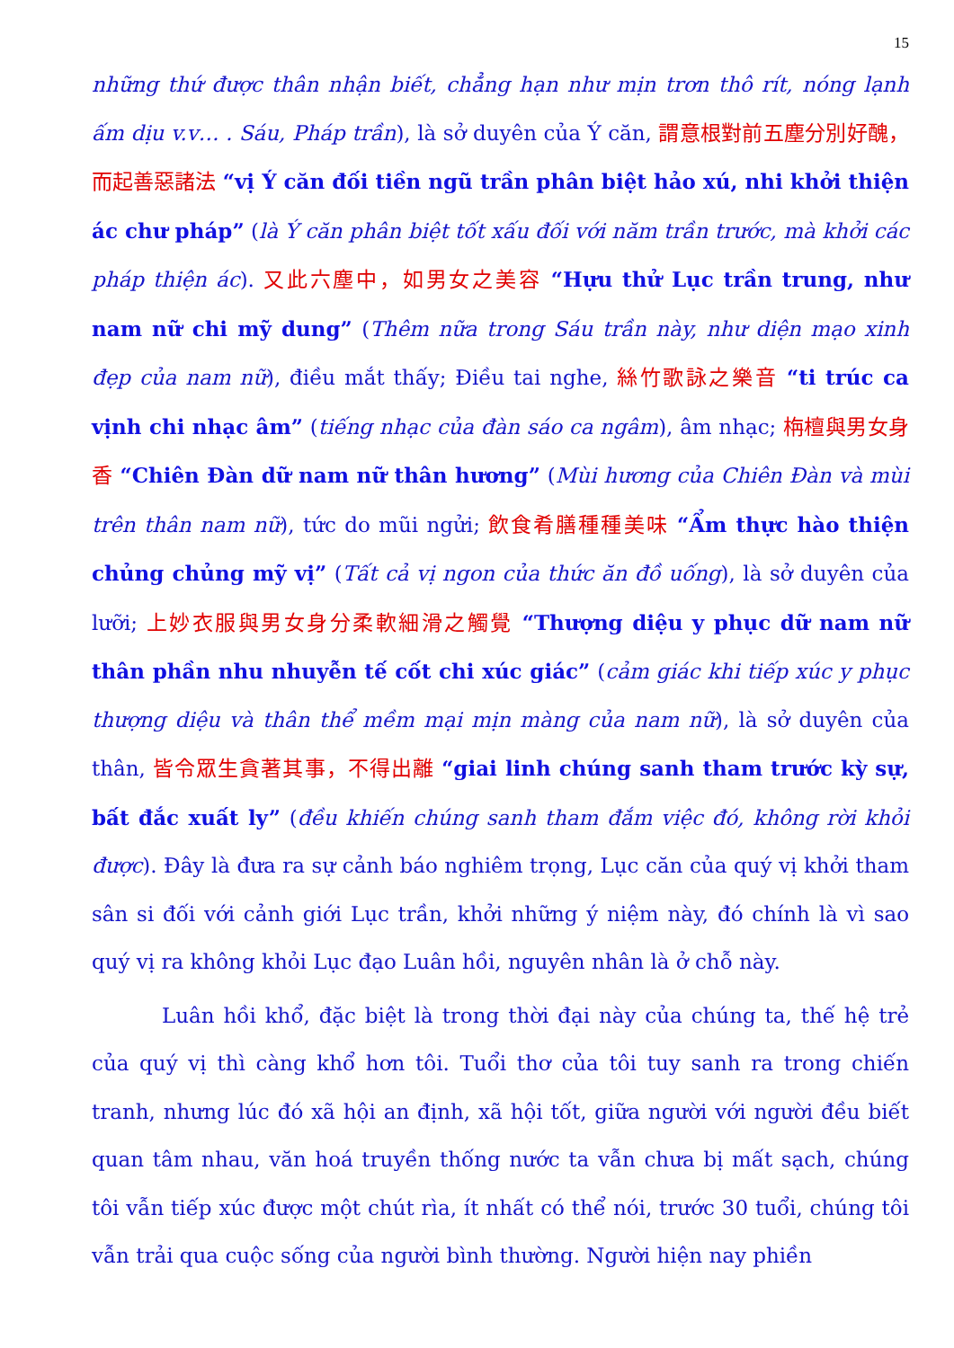15
những thứ được thân nhận biết, chẳng hạn như mịn trơn thô rít, nóng lạnh ấm dịu v.v… . Sáu, Pháp trần), là sở duyên của Ý căn, 謂意根對前五塵分別好醜，而起善惡諸法 “vị Ý căn đối tiền ngũ trần phân biệt hảo xú, nhi khởi thiện ác chư pháp” (là Ý căn phân biệt tốt xấu đối với năm trần trước, mà khởi các pháp thiện ác). 又此六塵中，如男女之美容 “Hựu thử Lục trần trung, như nam nữ chi mỹ dung” (Thêm nữa trong Sáu trần này, như diện mạo xinh đẹp của nam nữ), điều mắt thấy; Điều tai nghe, 絲竹歌詠之樂音 “ti trúc ca vịnh chi nhạc âm” (tiếng nhạc của đàn sáo ca ngâm), âm nhạc; 栴檀與男女身香 “Chiên Đàn dữ nam nữ thân hương” (Mùi hương của Chiên Đàn và mùi trên thân nam nữ), tức do mũi ngửi; 飲食肴膳種種美味 “Ẩm thực hào thiện chủng chủng mỹ vị” (Tất cả vị ngon của thức ăn đồ uống), là sở duyên của lưỡi; 上妙衣服與男女身分柔軟細滑之觸覺 “Thượng diệu y phục dữ nam nữ thân phần nhu nhuyễn tế cốt chi xúc giác” (cảm giác khi tiếp xúc y phục thượng diệu và thân thể mềm mại mịn màng của nam nữ), là sở duyên của thân, 皆令眾生貪著其事，不得出離 “giai linh chúng sanh tham trước kỳ sự, bất đắc xuất ly” (đều khiến chúng sanh tham đắm việc đó, không rời khỏi được). Đây là đưa ra sự cảnh báo nghiêm trọng, Lục căn của quý vị khởi tham sân si đối với cảnh giới Lục trần, khởi những ý niệm này, đó chính là vì sao quý vị ra không khỏi Lục đạo Luân hồi, nguyên nhân là ở chỗ này.
Luân hồi khổ, đặc biệt là trong thời đại này của chúng ta, thế hệ trẻ của quý vị thì càng khổ hơn tôi. Tuổi thơ của tôi tuy sanh ra trong chiến tranh, nhưng lúc đó xã hội an định, xã hội tốt, giữa người với người đều biết quan tâm nhau, văn hoá truyền thống nước ta vẫn chưa bị mất sạch, chúng tôi vẫn tiếp xúc được một chút rìa, ít nhất có thể nói, trước 30 tuổi, chúng tôi vẫn trải qua cuộc sống của người bình thường. Người hiện nay phiền